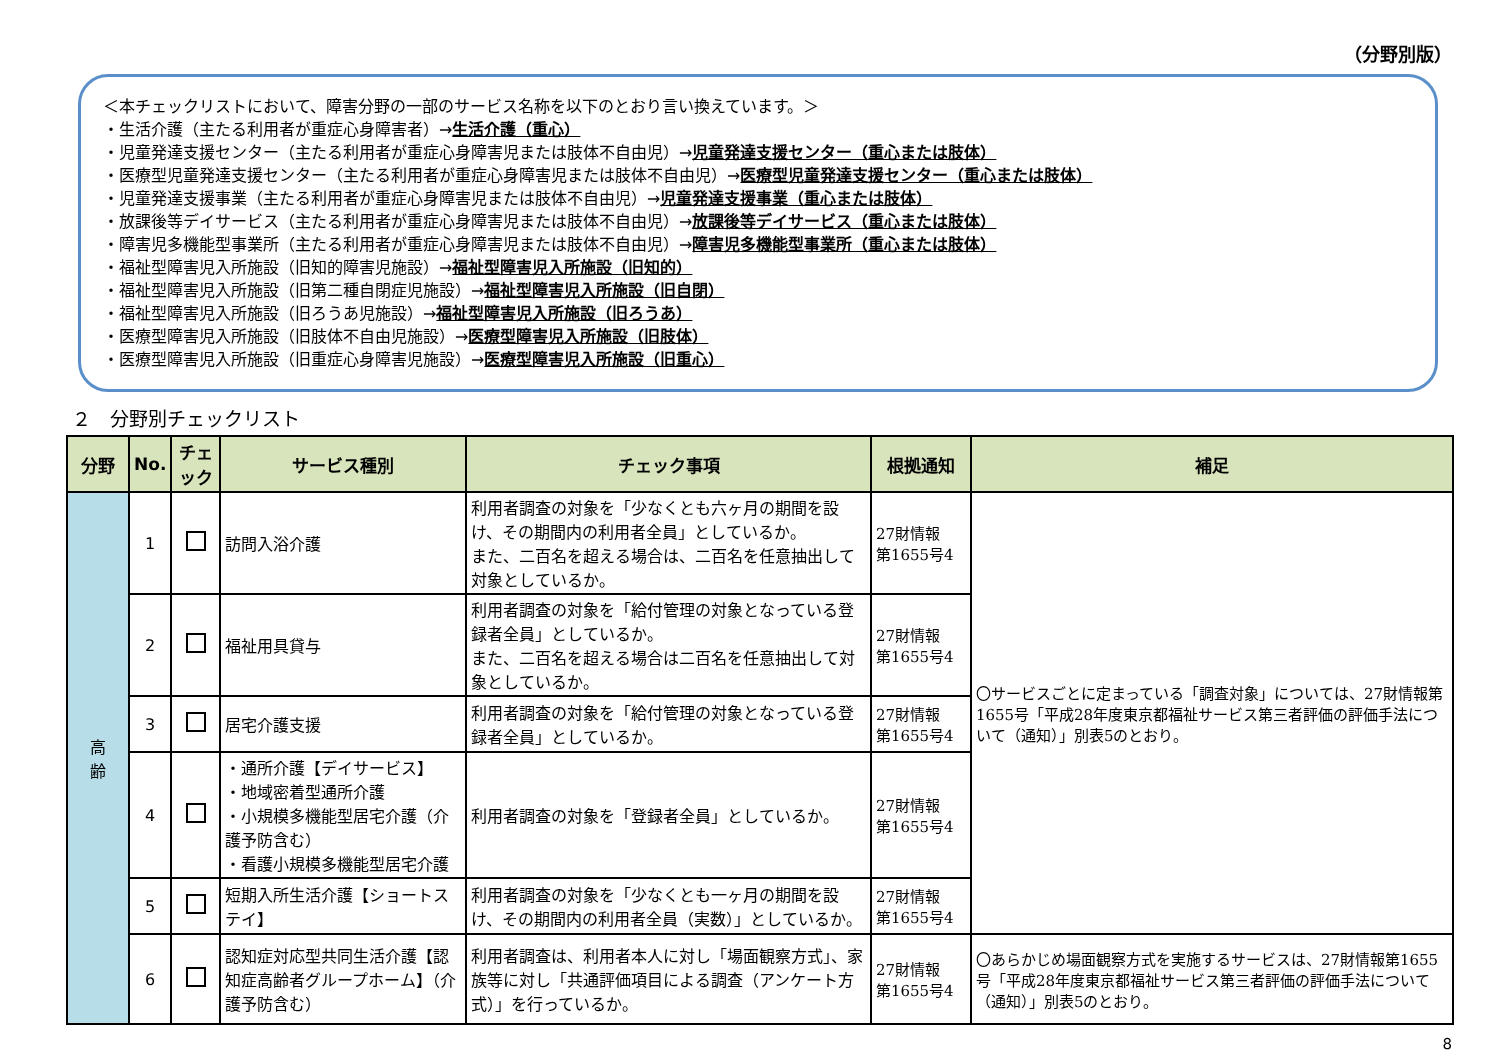（分野別版）
＜本チェックリストにおいて、障害分野の一部のサービス名称を以下のとおり言い換えています。＞
・生活介護（主たる利用者が重症心身障害者）→生活介護（重心）
・児童発達支援センター（主たる利用者が重症心身障害児または肢体不自由児）→児童発達支援センター（重心または肢体）
・医療型児童発達支援センター（主たる利用者が重症心身障害児または肢体不自由児）→医療型児童発達支援センター（重心または肢体）
・児童発達支援事業（主たる利用者が重症心身障害児または肢体不自由児）→児童発達支援事業（重心または肢体）
・放課後等デイサービス（主たる利用者が重症心身障害児または肢体不自由児）→放課後等デイサービス（重心または肢体）
・障害児多機能型事業所（主たる利用者が重症心身障害児または肢体不自由児）→障害児多機能型事業所（重心または肢体）
・福祉型障害児入所施設（旧知的障害児施設）→福祉型障害児入所施設（旧知的）
・福祉型障害児入所施設（旧第二種自閉症児施設）→福祉型障害児入所施設（旧自閉）
・福祉型障害児入所施設（旧ろうあ児施設）→福祉型障害児入所施設（旧ろうあ）
・医療型障害児入所施設（旧肢体不自由児施設）→医療型障害児入所施設（旧肢体）
・医療型障害児入所施設（旧重症心身障害児施設）→医療型障害児入所施設（旧重心）
２　分野別チェックリスト
| 分野 | No. | チェック | サービス種別 | チェック事項 | 根拠通知 | 補足 |
| --- | --- | --- | --- | --- | --- | --- |
| 高 齢 | 1 | | 訪問入浴介護 | 利用者調査の対象を「少なくとも六ヶ月の期間を設け、その期間内の利用者全員」としているか。 また、二百名を超える場合は、二百名を任意抽出して対象としているか。 | 27財情報 第1655号4 | 〇サービスごとに定まっている「調査対象」については、27財情報第1655号「平成28年度東京都福祉サービス第三者評価の評価手法について（通知）」別表5のとおり。 |
| | 2 | | 福祉用具貸与 | 利用者調査の対象を「給付管理の対象となっている登録者全員」としているか。 また、二百名を超える場合は二百名を任意抽出して対象としているか。 | 27財情報 第1655号4 | |
| | 3 | | 居宅介護支援 | 利用者調査の対象を「給付管理の対象となっている登録者全員」としているか。 | 27財情報 第1655号4 | |
| | 4 | | ・通所介護【デイサービス】 ・地域密着型通所介護 ・小規模多機能型居宅介護（介護予防含む） ・看護小規模多機能型居宅介護 | 利用者調査の対象を「登録者全員」としているか。 | 27財情報 第1655号4 | |
| | 5 | | 短期入所生活介護【ショートステイ】 | 利用者調査の対象を「少なくとも一ヶ月の期間を設け、その期間内の利用者全員（実数）」としているか。 | 27財情報 第1655号4 | |
| | 6 | | 認知症対応型共同生活介護【認知症高齢者グループホーム】（介護予防含む） | 利用者調査は、利用者本人に対し「場面観察方式」、家族等に対し「共通評価項目による調査（アンケート方式）」を行っているか。 | 27財情報 第1655号4 | 〇あらかじめ場面観察方式を実施するサービスは、27財情報第1655号「平成28年度東京都福祉サービス第三者評価の評価手法について（通知）」別表5のとおり。 |
8